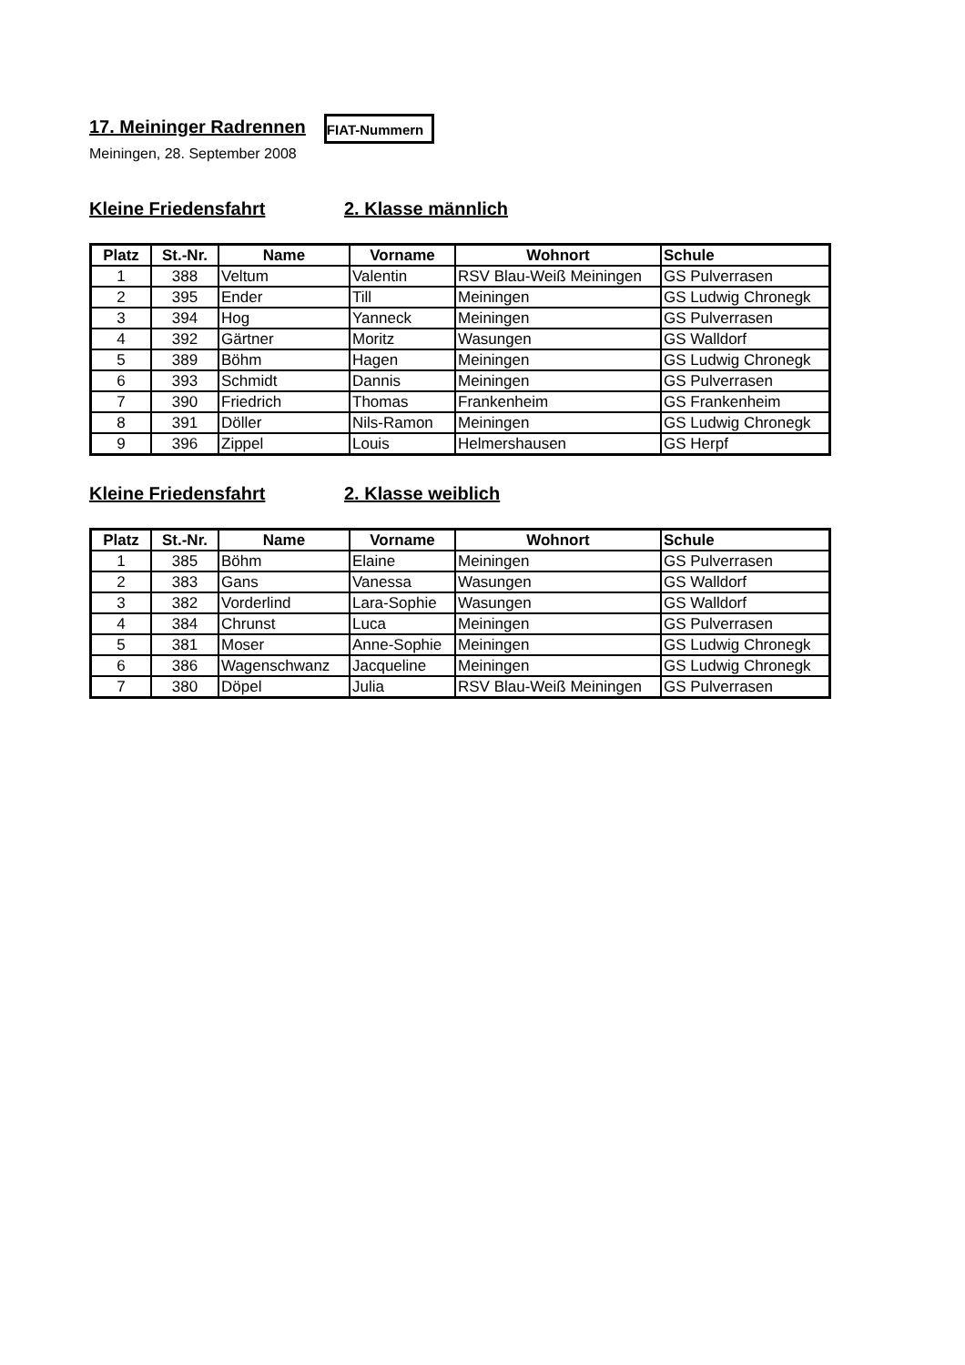17. Meininger Radrennen
FIAT-Nummern
Meiningen, 28. September 2008
Kleine Friedensfahrt 2. Klasse männlich
| Platz | St.-Nr. | Name | Vorname | Wohnort | Schule |
| --- | --- | --- | --- | --- | --- |
| 1 | 388 | Veltum | Valentin | RSV Blau-Weiß Meiningen | GS Pulverrasen |
| 2 | 395 | Ender | Till | Meiningen | GS Ludwig Chronegk |
| 3 | 394 | Hog | Yanneck | Meiningen | GS Pulverrasen |
| 4 | 392 | Gärtner | Moritz | Wasungen | GS Walldorf |
| 5 | 389 | Böhm | Hagen | Meiningen | GS Ludwig Chronegk |
| 6 | 393 | Schmidt | Dannis | Meiningen | GS Pulverrasen |
| 7 | 390 | Friedrich | Thomas | Frankenheim | GS Frankenheim |
| 8 | 391 | Döller | Nils-Ramon | Meiningen | GS Ludwig Chronegk |
| 9 | 396 | Zippel | Louis | Helmershausen | GS Herpf |
Kleine Friedensfahrt 2. Klasse weiblich
| Platz | St.-Nr. | Name | Vorname | Wohnort | Schule |
| --- | --- | --- | --- | --- | --- |
| 1 | 385 | Böhm | Elaine | Meiningen | GS Pulverrasen |
| 2 | 383 | Gans | Vanessa | Wasungen | GS Walldorf |
| 3 | 382 | Vorderlind | Lara-Sophie | Wasungen | GS Walldorf |
| 4 | 384 | Chrunst | Luca | Meiningen | GS Pulverrasen |
| 5 | 381 | Moser | Anne-Sophie | Meiningen | GS Ludwig Chronegk |
| 6 | 386 | Wagenschwanz | Jacqueline | Meiningen | GS Ludwig Chronegk |
| 7 | 380 | Döpel | Julia | RSV Blau-Weiß Meiningen | GS Pulverrasen |